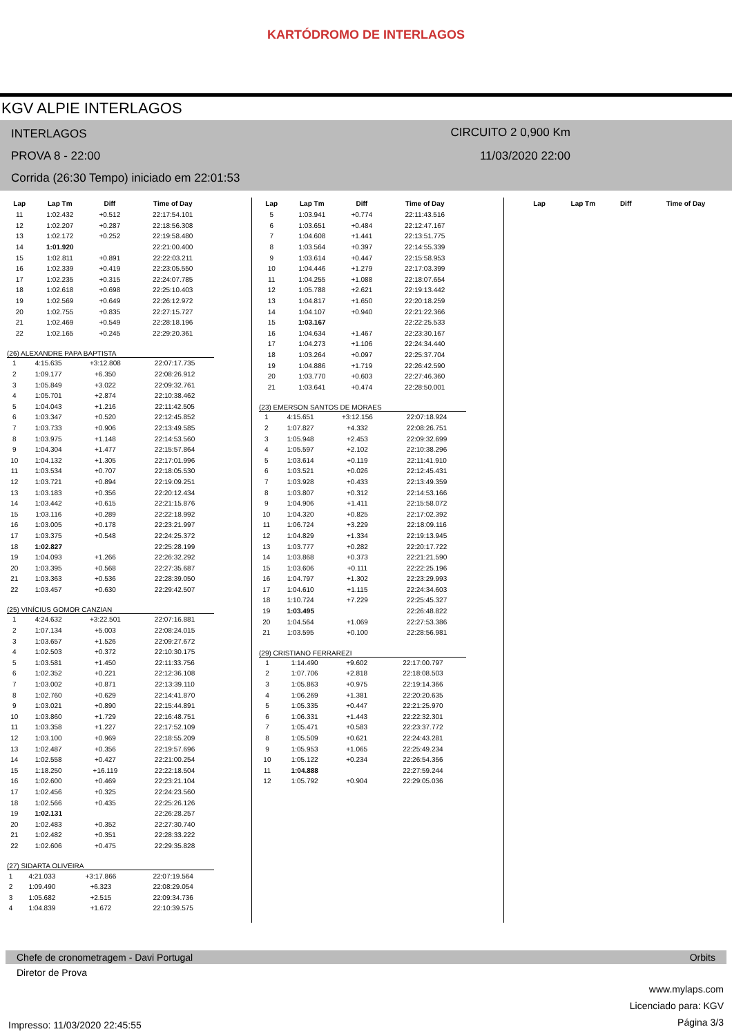KARTÓDROMO DE INTERLAGOS
KGV ALPIE INTERLAGOS
INTERLAGOS
PROVA 8 - 22:00
Corrida (26:30 Tempo) iniciado em 22:01:53
CIRCUITO 2 0,900 Km
11/03/2020 22:00
| Lap | Lap Tm | Diff | Time of Day |
| --- | --- | --- | --- |
| 11 | 1:02.432 | +0.512 | 22:17:54.101 |
| 12 | 1:02.207 | +0.287 | 22:18:56.308 |
| 13 | 1:02.172 | +0.252 | 22:19:58.480 |
| 14 | 1:01.920 | | 22:21:00.400 |
| 15 | 1:02.811 | +0.891 | 22:22:03.211 |
| 16 | 1:02.339 | +0.419 | 22:23:05.550 |
| 17 | 1:02.235 | +0.315 | 22:24:07.785 |
| 18 | 1:02.618 | +0.698 | 22:25:10.403 |
| 19 | 1:02.569 | +0.649 | 22:26:12.972 |
| 20 | 1:02.755 | +0.835 | 22:27:15.727 |
| 21 | 1:02.469 | +0.549 | 22:28:18.196 |
| 22 | 1:02.165 | +0.245 | 22:29:20.361 |
(26) ALEXANDRE PAPA BAPTISTA
| 1 | 4:15.635 | +3:12.808 | 22:07:17.735 |
| 2 | 1:09.177 | +6.350 | 22:08:26.912 |
| 3 | 1:05.849 | +3.022 | 22:09:32.761 |
| 4 | 1:05.701 | +2.874 | 22:10:38.462 |
| 5 | 1:04.043 | +1.216 | 22:11:42.505 |
| 6 | 1:03.347 | +0.520 | 22:12:45.852 |
| 7 | 1:03.733 | +0.906 | 22:13:49.585 |
| 8 | 1:03.975 | +1.148 | 22:14:53.560 |
| 9 | 1:04.304 | +1.477 | 22:15:57.864 |
| 10 | 1:04.132 | +1.305 | 22:17:01.996 |
| 11 | 1:03.534 | +0.707 | 22:18:05.530 |
| 12 | 1:03.721 | +0.894 | 22:19:09.251 |
| 13 | 1:03.183 | +0.356 | 22:20:12.434 |
| 14 | 1:03.442 | +0.615 | 22:21:15.876 |
| 15 | 1:03.116 | +0.289 | 22:22:18.992 |
| 16 | 1:03.005 | +0.178 | 22:23:21.997 |
| 17 | 1:03.375 | +0.548 | 22:24:25.372 |
| 18 | 1:02.827 | | 22:25:28.199 |
| 19 | 1:04.093 | +1.266 | 22:26:32.292 |
| 20 | 1:03.395 | +0.568 | 22:27:35.687 |
| 21 | 1:03.363 | +0.536 | 22:28:39.050 |
| 22 | 1:03.457 | +0.630 | 22:29:42.507 |
(25) VINÍCIUS GOMOR CANZIAN
| 1 | 4:24.632 | +3:22.501 | 22:07:16.881 |
| 2 | 1:07.134 | +5.003 | 22:08:24.015 |
| 3 | 1:03.657 | +1.526 | 22:09:27.672 |
| 4 | 1:02.503 | +0.372 | 22:10:30.175 |
| 5 | 1:03.581 | +1.450 | 22:11:33.756 |
| 6 | 1:02.352 | +0.221 | 22:12:36.108 |
| 7 | 1:03.002 | +0.871 | 22:13:39.110 |
| 8 | 1:02.760 | +0.629 | 22:14:41.870 |
| 9 | 1:03.021 | +0.890 | 22:15:44.891 |
| 10 | 1:03.860 | +1.729 | 22:16:48.751 |
| 11 | 1:03.358 | +1.227 | 22:17:52.109 |
| 12 | 1:03.100 | +0.969 | 22:18:55.209 |
| 13 | 1:02.487 | +0.356 | 22:19:57.696 |
| 14 | 1:02.558 | +0.427 | 22:21:00.254 |
| 15 | 1:18.250 | +16.119 | 22:22:18.504 |
| 16 | 1:02.600 | +0.469 | 22:23:21.104 |
| 17 | 1:02.456 | +0.325 | 22:24:23.560 |
| 18 | 1:02.566 | +0.435 | 22:25:26.126 |
| 19 | 1:02.131 | | 22:26:28.257 |
| 20 | 1:02.483 | +0.352 | 22:27:30.740 |
| 21 | 1:02.482 | +0.351 | 22:28:33.222 |
| 22 | 1:02.606 | +0.475 | 22:29:35.828 |
(27) SIDARTA OLIVEIRA
| 1 | 4:21.033 | +3:17.866 | 22:07:19.564 |
| 2 | 1:09.490 | +6.323 | 22:08:29.054 |
| 3 | 1:05.682 | +2.515 | 22:09:34.736 |
| 4 | 1:04.839 | +1.672 | 22:10:39.575 |
| Lap | Lap Tm | Diff | Time of Day |
| --- | --- | --- | --- |
| 5 | 1:03.941 | +0.774 | 22:11:43.516 |
| 6 | 1:03.651 | +0.484 | 22:12:47.167 |
| 7 | 1:04.608 | +1.441 | 22:13:51.775 |
| 8 | 1:03.564 | +0.397 | 22:14:55.339 |
| 9 | 1:03.614 | +0.447 | 22:15:58.953 |
| 10 | 1:04.446 | +1.279 | 22:17:03.399 |
| 11 | 1:04.255 | +1.088 | 22:18:07.654 |
| 12 | 1:05.788 | +2.621 | 22:19:13.442 |
| 13 | 1:04.817 | +1.650 | 22:20:18.259 |
| 14 | 1:04.107 | +0.940 | 22:21:22.366 |
| 15 | 1:03.167 | | 22:22:25.533 |
| 16 | 1:04.634 | +1.467 | 22:23:30.167 |
| 17 | 1:04.273 | +1.106 | 22:24:34.440 |
| 18 | 1:03.264 | +0.097 | 22:25:37.704 |
| 19 | 1:04.886 | +1.719 | 22:26:42.590 |
| 20 | 1:03.770 | +0.603 | 22:27:46.360 |
| 21 | 1:03.641 | +0.474 | 22:28:50.001 |
(23) EMERSON SANTOS DE MORAES
| 1 | 4:15.651 | +3:12.156 | 22:07:18.924 |
| 2 | 1:07.827 | +4.332 | 22:08:26.751 |
| 3 | 1:05.948 | +2.453 | 22:09:32.699 |
| 4 | 1:05.597 | +2.102 | 22:10:38.296 |
| 5 | 1:03.614 | +0.119 | 22:11:41.910 |
| 6 | 1:03.521 | +0.026 | 22:12:45.431 |
| 7 | 1:03.928 | +0.433 | 22:13:49.359 |
| 8 | 1:03.807 | +0.312 | 22:14:53.166 |
| 9 | 1:04.906 | +1.411 | 22:15:58.072 |
| 10 | 1:04.320 | +0.825 | 22:17:02.392 |
| 11 | 1:06.724 | +3.229 | 22:18:09.116 |
| 12 | 1:04.829 | +1.334 | 22:19:13.945 |
| 13 | 1:03.777 | +0.282 | 22:20:17.722 |
| 14 | 1:03.868 | +0.373 | 22:21:21.590 |
| 15 | 1:03.606 | +0.111 | 22:22:25.196 |
| 16 | 1:04.797 | +1.302 | 22:23:29.993 |
| 17 | 1:04.610 | +1.115 | 22:24:34.603 |
| 18 | 1:10.724 | +7.229 | 22:25:45.327 |
| 19 | 1:03.495 | | 22:26:48.822 |
| 20 | 1:04.564 | +1.069 | 22:27:53.386 |
| 21 | 1:03.595 | +0.100 | 22:28:56.981 |
(29) CRISTIANO FERRAREZI
| 1 | 1:14.490 | +9.602 | 22:17:00.797 |
| 2 | 1:07.706 | +2.818 | 22:18:08.503 |
| 3 | 1:05.863 | +0.975 | 22:19:14.366 |
| 4 | 1:06.269 | +1.381 | 22:20:20.635 |
| 5 | 1:05.335 | +0.447 | 22:21:25.970 |
| 6 | 1:06.331 | +1.443 | 22:22:32.301 |
| 7 | 1:05.471 | +0.583 | 22:23:37.772 |
| 8 | 1:05.509 | +0.621 | 22:24:43.281 |
| 9 | 1:05.953 | +1.065 | 22:25:49.234 |
| 10 | 1:05.122 | +0.234 | 22:26:54.356 |
| 11 | 1:04.888 | | 22:27:59.244 |
| 12 | 1:05.792 | +0.904 | 22:29:05.036 |
| Lap | Lap Tm | Diff | Time of Day |
| --- | --- | --- | --- |
Chefe de cronometragem - Davi Portugal Orbits
Diretor de Prova
Impresso: 11/03/2020 22:45:55 www.mylaps.com
Licenciado para: KGV
Página 3/3